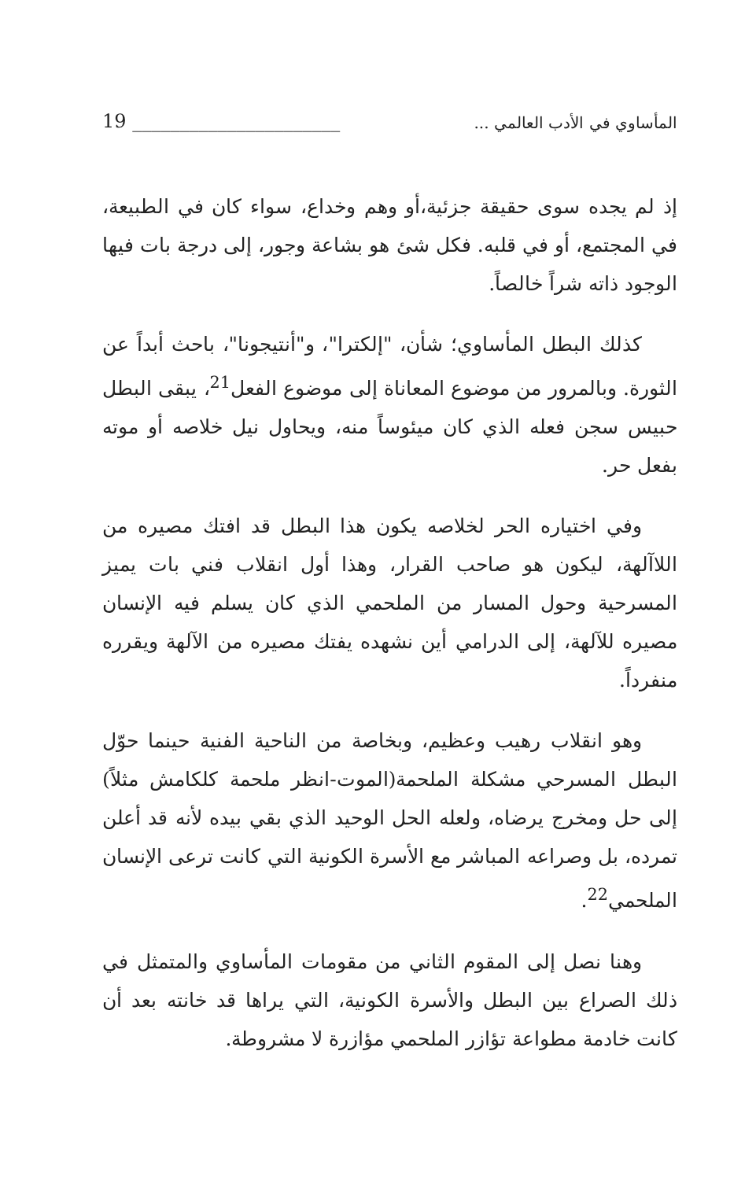19 ______________________ المأساوي في الأدب العالمي ...
إذ لم يجده سوى حقيقة جزئية،أو وهم وخداع، سواء كان في الطبيعة، في المجتمع، أو في قلبه. فكل شئ هو بشاعة وجور، إلى درجة بات فيها الوجود ذاته شراً خالصاً.
كذلك البطل المأساوي؛ شأن، "إلكترا"، و"أنتيجونا"، باحث أبداً عن الثورة. وبالمرور من موضوع المعاناة إلى موضوع الفعل<sup>21</sup>، يبقى البطل حبيس سجن فعله الذي كان ميئوساً منه، ويحاول نيل خلاصه أو موته بفعل حر.
وفي اختياره الحر لخلاصه يكون هذا البطل قد افتك مصيره من اللاآلهة، ليكون هو صاحب القرار، وهذا أول انقلاب فني بات يميز المسرحية وحول المسار من الملحمي الذي كان يسلم فيه الإنسان مصيره للآلهة، إلى الدرامي أين نشهده يفتك مصيره من الآلهة ويقرره منفرداً.
وهو انقلاب رهيب وعظيم، وبخاصة من الناحية الفنية حينما حوّل البطل المسرحي مشكلة الملحمة(الموت-انظر ملحمة كلكامش مثلاً) إلى حل ومخرج يرضاه، ولعله الحل الوحيد الذي بقي بيده لأنه قد أعلن تمرده، بل وصراعه المباشر مع الأسرة الكونية التي كانت ترعى الإنسان الملحمي<sup>22</sup>.
وهنا نصل إلى المقوم الثاني من مقومات المأساوي والمتمثل في ذلك الصراع بين البطل والأسرة الكونية، التي يراها قد خانته بعد أن كانت خادمة مطواعة تؤازر الملحمي مؤازرة لا مشروطة.